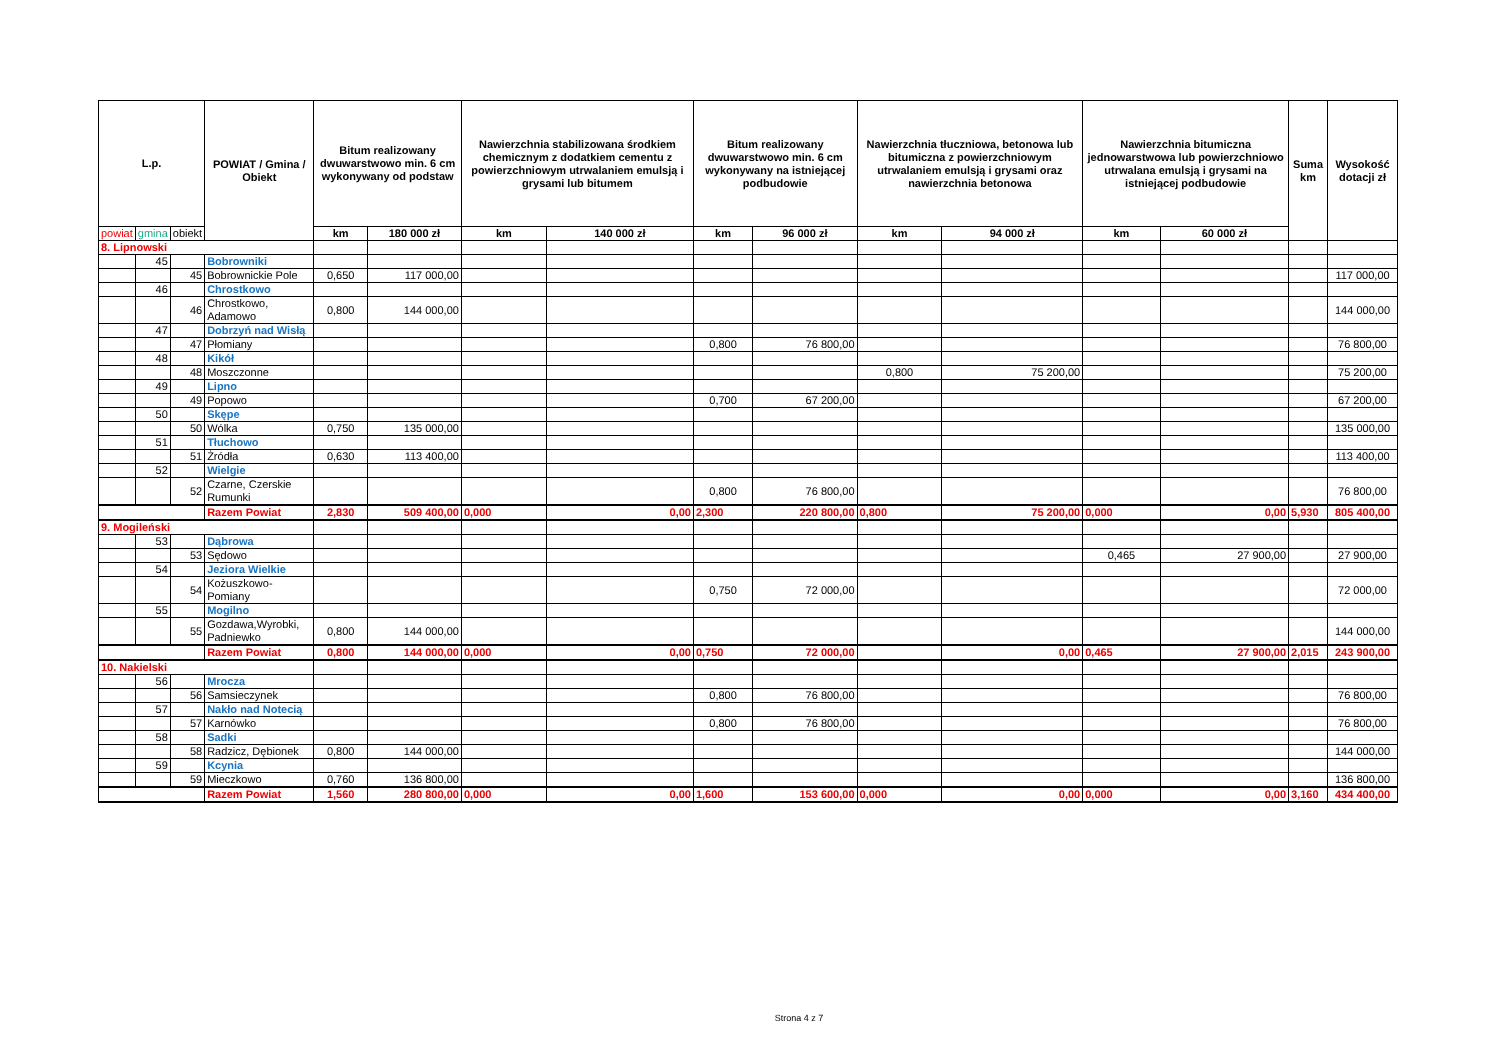| L.p. | | | POWIAT / Gmina / Obiekt | Bitum realizowany dwuwarstwowo min. 6 cm wykonywany od podstaw | | Nawierzchnia stabilizowana środkiem chemicznym z dodatkiem cementu z powierzchniowym utrwalaniem emulsją i grysami lub bitumem | | Bitum realizowany dwuwarstwowo min. 6 cm wykonywany na istniejącej podbudowie | | Nawierzchnia tłuczniowa, betonowa lub bitumiczna z powierzchniowym utrwalaniem emulsją i grysami oraz nawierzchnia betonowa | | Nawierzchnia bitumiczna jednowarstwowa lub powierzchniowo utrwalana emulsją i grysami na istniejącej podbudowie | | Suma km | Wysokość dotacji zł |
| --- | --- | --- | --- | --- | --- | --- | --- | --- | --- | --- | --- | --- | --- | --- | --- |
| powiat | gmina | obiekt | | km | 180 000 zł | km | 140 000 zł | km | 96 000 zł | km | 94 000 zł | km | 60 000 zł | | |
| 8. Lipnowski | | | | | | | | | | | | | | | |
| | 45 | | Bobrowniki | | | | | | | | | | | | |
| | | 45 | Bobrownickie Pole | 0,650 | 117 000,00 | | | | | | | | | | 117 000,00 |
| | 46 | | Chrostkowo | | | | | | | | | | | | |
| | | 46 | Chrostkowo, Adamowo | 0,800 | 144 000,00 | | | | | | | | | | 144 000,00 |
| | 47 | | Dobrzyń nad Wisłą | | | | | | | | | | | | |
| | | 47 | Płomiany | | | | | 0,800 | 76 800,00 | | | | | | 76 800,00 |
| | 48 | | Kikół | | | | | | | | | | | | |
| | | 48 | Moszczonne | | | | | | | 0,800 | 75 200,00 | | | | 75 200,00 |
| | 49 | | Lipno | | | | | | | | | | | | |
| | | 49 | Popowo | | | | | 0,700 | 67 200,00 | | | | | | 67 200,00 |
| | 50 | | Skępe | | | | | | | | | | | | |
| | | 50 | Wólka | 0,750 | 135 000,00 | | | | | | | | | | 135 000,00 |
| | 51 | | Tłuchowo | | | | | | | | | | | | |
| | | 51 | Żródła | 0,630 | 113 400,00 | | | | | | | | | | 113 400,00 |
| | 52 | | Wielgie | | | | | | | | | | | | |
| | | 52 | Czarne, Czerskie Rumunki | | | | | 0,800 | 76 800,00 | | | | | | 76 800,00 |
| | | | Razem Powiat | 2,830 | 509 400,00 | 0,000 | 0,00 | 2,300 | 220 800,00 | 0,800 | 75 200,00 | 0,000 | 0,00 | 5,930 | 805 400,00 |
| 9. Mogileński | | | | | | | | | | | | | | | |
| | 53 | | Dąbrowa | | | | | | | | | | | | |
| | | 53 | Sędowo | | | | | | | | | 0,465 | 27 900,00 | | 27 900,00 |
| | 54 | | Jeziora Wielkie | | | | | | | | | | | | |
| | | 54 | Kożuszkowo-Pomiany | | | | | 0,750 | 72 000,00 | | | | | | 72 000,00 |
| | 55 | | Mogilno | | | | | | | | | | | | |
| | | 55 | Gozdawa,Wyrobki, Padniewko | 0,800 | 144 000,00 | | | | | | | | | | 144 000,00 |
| | | | Razem Powiat | 0,800 | 144 000,00 | 0,000 | 0,00 | 0,750 | 72 000,00 | | 0,00 | 0,465 | 27 900,00 | 2,015 | 243 900,00 |
| 10. Nakielski | | | | | | | | | | | | | | | |
| | 56 | | Mrocza | | | | | | | | | | | | |
| | | 56 | Samsieczynek | | | | | 0,800 | 76 800,00 | | | | | | 76 800,00 |
| | 57 | | Nakło nad Notecią | | | | | | | | | | | | |
| | | 57 | Karnówko | | | | | 0,800 | 76 800,00 | | | | | | 76 800,00 |
| | 58 | | Sadki | | | | | | | | | | | | |
| | | 58 | Radzicz, Dębionek | 0,800 | 144 000,00 | | | | | | | | | | 144 000,00 |
| | 59 | | Kcynia | | | | | | | | | | | | |
| | | 59 | Mieczkowo | 0,760 | 136 800,00 | | | | | | | | | | 136 800,00 |
| | | | Razem Powiat | 1,560 | 280 800,00 | 0,000 | 0,00 | 1,600 | 153 600,00 | 0,000 | 0,00 | 0,000 | 0,00 | 3,160 | 434 400,00 |
Strona 4 z 7